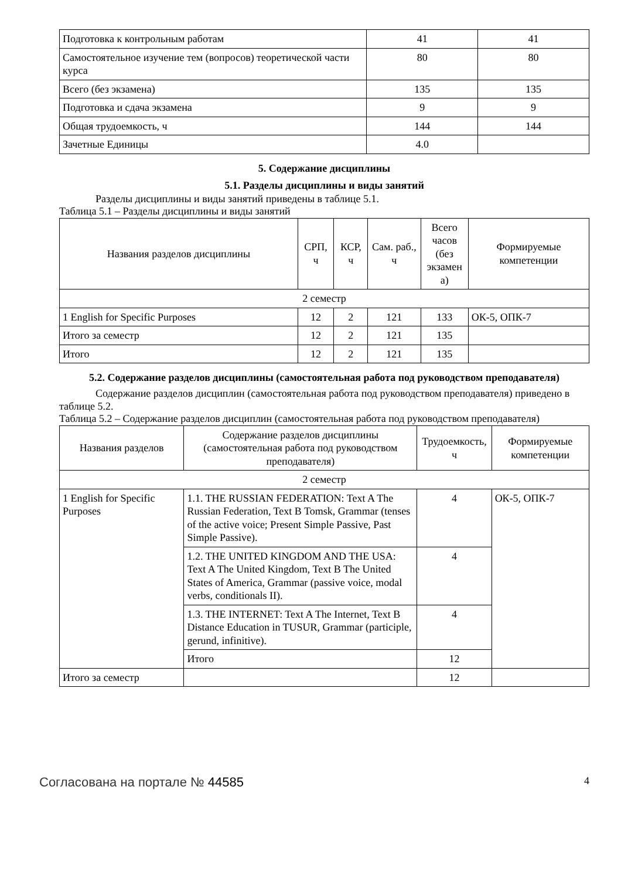| Подготовка к контрольным работам | 41 | 41 |
| Самостоятельное изучение тем (вопросов) теоретической части курса | 80 | 80 |
| Всего (без экзамена) | 135 | 135 |
| Подготовка и сдача экзамена | 9 | 9 |
| Общая трудоемкость, ч | 144 | 144 |
| Зачетные Единицы | 4.0 | |
5. Содержание дисциплины
5.1. Разделы дисциплины и виды занятий
Разделы дисциплины и виды занятий приведены в таблице 5.1.
Таблица 5.1 – Разделы дисциплины и виды занятий
| Названия разделов дисциплины | СРП, ч | КСР, ч | Сам. раб., ч | Всего часов (без экзамен а) | Формируемые компетенции |
| --- | --- | --- | --- | --- | --- |
| 2 семестр | | | | | |
| 1 English for Specific Purposes | 12 | 2 | 121 | 133 | ОК-5, ОПК-7 |
| Итого за семестр | 12 | 2 | 121 | 135 | |
| Итого | 12 | 2 | 121 | 135 | |
5.2. Содержание разделов дисциплины (самостоятельная работа под руководством преподавателя)
Содержание разделов дисциплин (самостоятельная работа под руководством преподавателя) приведено в таблице 5.2.
Таблица 5.2 – Содержание разделов дисциплин (самостоятельная работа под руководством преподавателя)
| Названия разделов | Содержание разделов дисциплины (самостоятельная работа под руководством преподавателя) | Трудоемкость, ч | Формируемые компетенции |
| --- | --- | --- | --- |
| 2 семестр | | | |
| 1 English for Specific Purposes | 1.1. THE RUSSIAN FEDERATION: Text A The Russian Federation, Text B Tomsk, Grammar (tenses of the active voice; Present Simple Passive, Past Simple Passive). | 4 | ОК-5, ОПК-7 |
| | 1.2. THE UNITED KINGDOM AND THE USA: Text A The United Kingdom, Text B The United States of America, Grammar (passive voice, modal verbs, conditionals II). | 4 | |
| | 1.3. THE INTERNET: Text A The Internet, Text B Distance Education in TUSUR, Grammar (participle, gerund, infinitive). | 4 | |
| | Итого | 12 | |
| Итого за семестр | | 12 | |
Согласована на портале № 44585 4